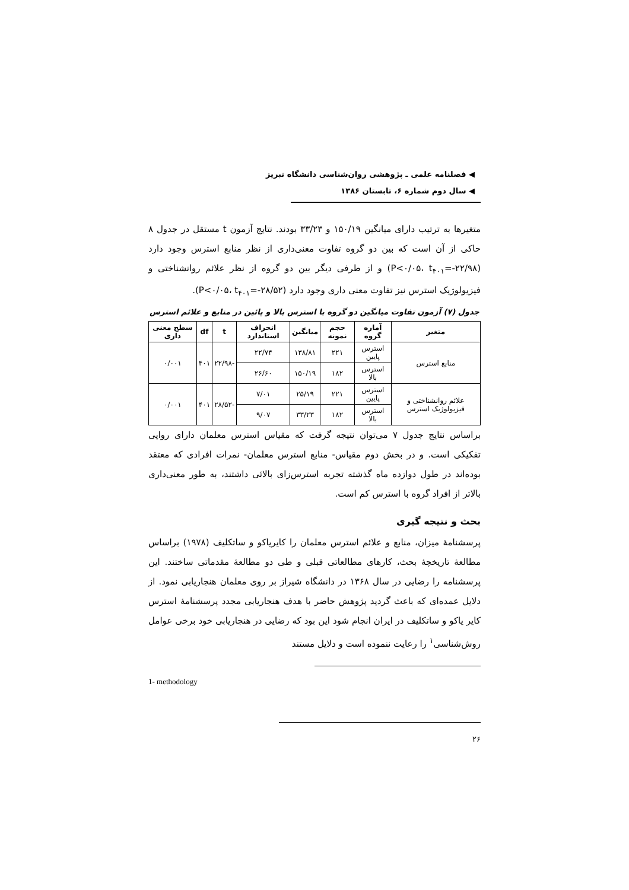◀ فصلنامه علمی ـ پژوهشی روان‌شناسی دانشگاه تبریز
◀ سال دوم شماره ۶، تابستان ۱۳۸۶
متغیرها به ترتیب دارای میانگین ۱۵۰/۱۹ و ۳۳/۲۳ بودند. نتایج آزمون t مستقل در جدول ۸ حاکی از آن است که بین دو گروه تفاوت معنی‌داری از نظر منابع استرس وجود دارد (P<۰/۰۵، t<sub>۴۰۱</sub>=-۲۲/۹۸) و از طرفی دیگر بین دو گروه از نظر علائم روانشناختی و فیزیولوژیک استرس نیز تفاوت معنی داری وجود دارد (P<۰/۰۵، t<sub>۴۰۱</sub>=-۲۸/۵۲).
جدول (۷) آزمون تفاوت میانگین دو گروه با استرس بالا و پائین در منابع و علائم استرس
| متغیر | آماره گروه | حجم نمونه | میانگین | انحراف استاندارد | t | df | سطح معنی داری |
| --- | --- | --- | --- | --- | --- | --- | --- |
| منابع استرس | استرس پایین | ۲۲۱ | ۱۳۸/۸۱ | ۲۲/۷۴ | -۲۲/۹۸ | ۴۰۱ | ۰/۰۰۱ |
| | استرس بالا | ۱۸۲ | ۱۵۰/۱۹ | ۲۶/۶۰ | | | |
| علائم روانشناختی و فیزیولوژیک استرس | استرس پایین | ۲۲۱ | ۲۵/۱۹ | ۷/۰۱ | -۲۸/۵۲ | ۴۰۱ | ۰/۰۰۱ |
| | استرس بالا | ۱۸۲ | ۳۳/۲۳ | ۹/۰۷ | | | |
براساس نتایج جدول ۷ می‌توان نتیجه گرفت که مقیاس استرس معلمان دارای روایی تفکیکی است. و در بخش دوم مقیاس- منابع استرس معلمان- نمرات افرادی که معتقد بوده‌اند در طول دوازده ماه گذشته تجربه استرس‌زای بالائی داشتند، به طور معنی‌داری بالاتر از افراد گروه با استرس کم است.
بحث و نتیجه گیری
پرسشنامهٔ میزان، منابع و علائم استرس معلمان را کایریاکو و ساتکلیف (۱۹۷۸) براساس مطالعهٔ تاریخچهٔ بحث، کارهای مطالعاتی قبلی و طی دو مطالعهٔ مقدماتی ساختند. این پرسشنامه را رضایی در سال ۱۳۶۸ در دانشگاه شیراز بر روی معلمان هنجاریابی نمود. از دلایل عمده‌ای که باعث گردید پژوهش حاضر با هدف هنجاریابی مجدد پرسشنامهٔ استرس کایر یاکو و ساتکلیف در ایران انجام شود این بود که رضایی در هنجاریابی خود برخی عوامل روش‌شناسی<sup>۱</sup> را رعایت ننموده است و دلایل مستند
1- methodology
۲۶